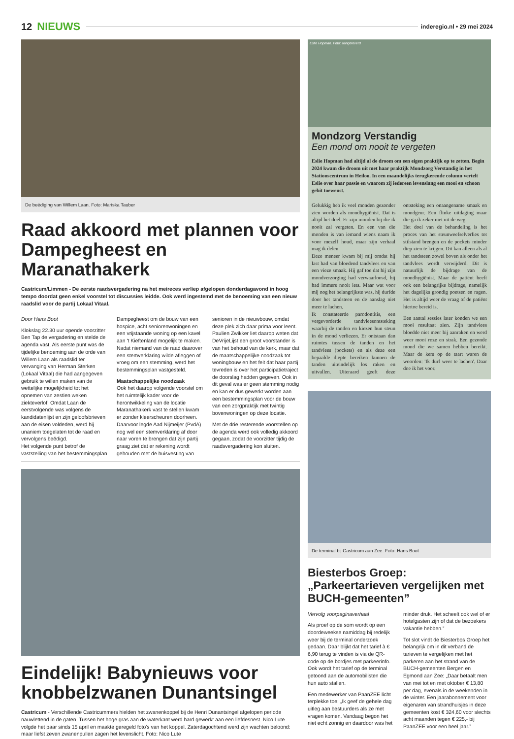12 NIEUWS inderegio.nl • 29 mei 2024
De beëdiging van Willem Laan. Foto: Mariska Tauber
Raad akkoord met plannen voor Dampegheest en Maranathakerk
Castricum/Limmen - De eerste raadsvergadering na het meireces verliep afgelopen donderdagavond in hoog tempo doordat geen enkel voorstel tot discussies leidde. Ook werd ingestemd met de benoeming van een nieuw raadslid voor de partij Lokaal Vitaal.
Door Hans Boot
Klokslag 22.30 uur opende voorzitter Ben Tap de vergadering en stelde de agenda vast. Als eerste punt was de tijdelijke benoeming aan de orde van Willem Laan als raadslid ter vervanging van Herman Sterken (Lokaal Vitaal) die had aangegeven gebruik te willen maken van de wettelijke mogelijkheid tot het opnemen van zestien weken ziekteverlof. Omdat Laan de eerstvolgende was volgens de kandidatenlijst en zijn geloofsbrieven aan de eisen voldeden, werd hij unaniem toegelaten tot de raad en vervolgens beëdigd.
Het volgende punt betrof de vaststelling van het bestemmingsplan Dampegheest om de bouw van een hospice, acht seniorenwoningen en een vrijstaande woning op een kavel aan 't Kieftenland mogelijk te maken. Nadat niemand van de raad daarover een stemverklaring wilde afleggen of vroeg om een stemming, werd het bestemmingsplan vastgesteld.
Maatschappelijke noodzaak
Ook het daarop volgende voorstel om het ruimtelijk kader voor de herontwikkeling van de locatie Maranathakerk vast te stellen kwam er zonder kleerscheuren doorheen. Daarvoor legde Aad Nijmeijer (PvdA) nog wel een stemverklaring af door naar voren te brengen dat zijn partij graag ziet dat er rekening wordt gehouden met de huisvesting van senioren in de nieuwbouw, omdat deze plek zich daar prima voor leent. Paulien Zwikker liet daarop weten dat DeVrijeLijst een groot voorstander is van het behoud van de kerk, maar dat de maatschappelijke noodzaak tot woningbouw en het feit dat haar partij tevreden is over het participatietraject de doorslag hadden gegeven. Ook in dit geval was er geen stemming nodig en kan er dus gewerkt worden aan een bestemmingsplan voor de bouw van een zorgpraktijk met twintig bovenwoningen op deze locatie.
Met de drie resterende voorstellen op de agenda werd ook volledig akkoord gegaan, zodat de voorzitter tijdig de raadsvergadering kon sluiten.
Eindelijk! Babynieuws voor knobbelzwanen Dunantsingel
Castricum - Verschillende Castricummers hielden het zwanenkoppel bij de Henri Dunantsingel afgelopen periode nauwlettend in de gaten. Tussen het hoge gras aan de waterkant werd hard gewerkt aan een liefdesnest. Nico Lute volgde het paar sinds 15 april en maakte geregeld foto's van het koppel. Zaterdagochtend werd zijn wachten beloond: maar liefst zeven zwanenpullen zagen het levenslicht. Foto: Nico Lute
Eslie Hopman. Foto: aangeleverd
Mondzorg Verstandig
Een mond om nooit te vergeten
Eslie Hopman had altijd al de droom om een eigen praktijk op te zetten. Begin 2024 kwam die droom uit met haar praktijk Mondzorg Verstandig in het Stationscentrum in Heiloo. In een maandelijks terugkerende column vertelt Eslie over haar passie en waarom zij iedereen levenslang een mooi en schoon gebit toewenst.
Gelukkig heb ik veel monden gezonder zien worden als mondhygiënist. Dat is altijd het doel. Er zijn monden bij die ik nooit zal vergeten. En een van die monden is van iemand wiens naam ik voor mezelf houd, maar zijn verhaal mag ik delen.
Deze meneer kwam bij mij omdat hij last had van bloedend tandvlees en van een vieze smaak. Hij gaf toe dat hij zijn mondverzorging had verwaarloosd, hij had immers nooit iets. Maar wat voor mij nog het belangrijkste was, hij durfde door het tandsteen en de aanslag niet meer te lachen.
Ik constateerde parodontitis, een vergevorderde tandvleesontsteking waarbij de tanden en kiezen hun steun in de mond verliezen. Er ontstaan dan ruimtes tussen de tanden en het tandvlees (pockets) en als deze een bepaalde diepte bereiken kunnen de tanden uiteindelijk los raken en uitvallen. Uiteraard geeft deze ontsteking een onaangename smaak en mondgeur. Een flinke uitdaging maar die ga ik zeker niet uit de weg.
Het doel van de behandeling is het proces van het steunweefselverlies tot stilstand brengen en de pockets minder diep zien te krijgen. Dit kan alleen als al het tandsteen zowel boven als onder het tandvlees wordt verwijderd. Dit is natuurlijk de bijdrage van de mondhygiënist. Maar de patiënt heeft ook een belangrijke bijdrage, namelijk het dagelijks grondig poetsen en ragen. Het is altijd weer de vraag of de patiënt hiertoe bereid is.
Een aantal sessies later konden we een mooi resultaat zien. Zijn tandvlees bloedde niet meer bij aanraken en werd weer mooi roze en strak. Een gezonde mond die we samen hebben bereikt. Maar de kers op de taart waren de woorden: 'Ik durf weer te lachen'. Daar doe ik het voor.
De terminal bij Castricum aan Zee. Foto: Hans Boot
Biesterbos Groep: „Parkeertarieven vergelijken met BUCH-gemeenten”
Vervolg voorpaginaverhaal
Als proef op de som wordt op een doordeweekse namiddag bij redelijk weer bij de terminal onderzoek gedaan. Daar blijkt dat het tarief à € 6,90 terug te vinden is via de QR-code op de bordjes met parkeerinfo. Ook wordt het tarief op de terminal getoond aan de automobilisten die hun auto stallen.
Een medewerker van PaanZEE licht terplekke toe: „Ik geef de gehele dag uitleg aan bestuurders als ze met vragen komen. Vandaag begon het niet echt zonnig en daardoor was het minder druk. Het scheelt ook wel of er hotelgasten zijn of dat de bezoekers vakantie hebben.”
Tot slot vindt de Biesterbos Groep het belangrijk om in dit verband de tarieven te vergelijken met het parkeren aan het strand van de BUCH-gemeenten Bergen en Egmond aan Zee: „Daar betaalt men van mei tot en met oktober € 13,80 per dag, evenals in de weekenden in de winter. Een jaarabonnement voor eigenaren van strandhuisjes in deze gemeenten kost € 324,60 voor slechts acht maanden tegen € 225,- bij PaanZEE voor een heel jaar.”